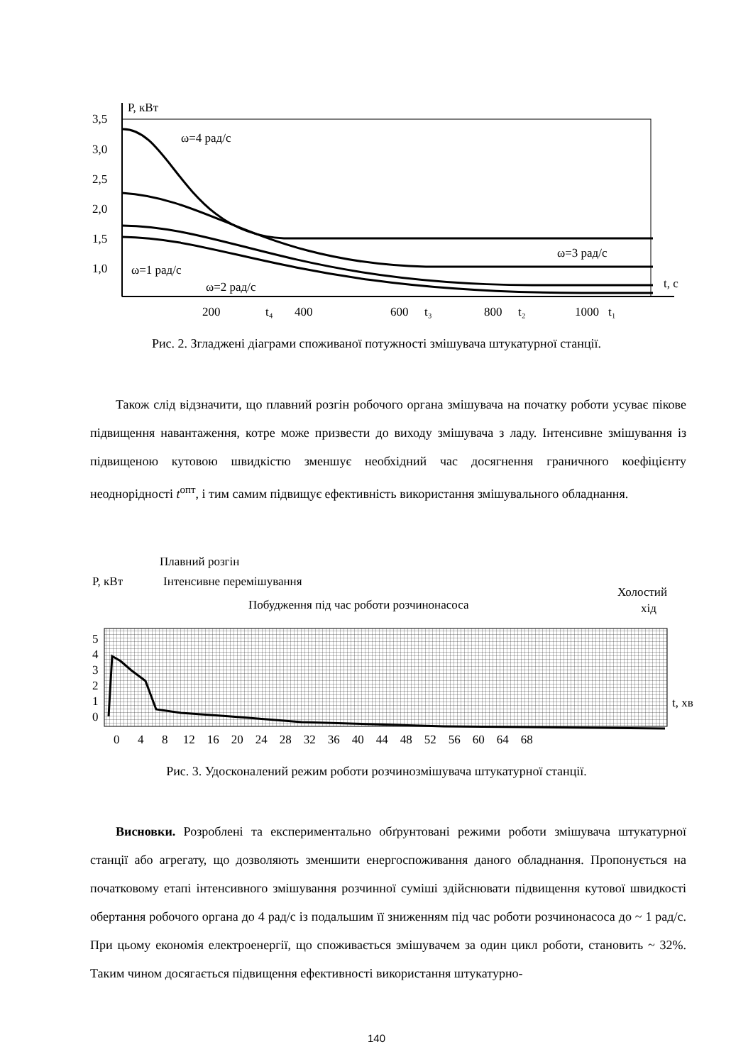P, кВт
3,5
3,0
2,5
2,0
1,5
1,0
ω=4 рад/с
ω=3 рад/с
ω=1 рад/с
ω=2 рад/с
t, с
200
t₄
400
600
t₃
800
t₂
1000
t₁
Рис. 2. Згладжені діаграми споживаної потужності змішувача штукатурної станції.
Також слід відзначити, що плавний розгін робочого органа змішувача на початку роботи усуває пікове підвищення навантаження, котре може призвести до виходу змішувача з ладу. Інтенсивне змішування із підвищеною кутовою швидкістю зменшує необхідний час досягнення граничного коефіцієнту неоднорідності t<sup>опт</sup>, і тим самим підвищує ефективність використання змішувального обладнання.
Плавний розгін
P, кВт
Інтенсивне перемішування
Побудження під час роботи розчинонасоса
Холостий
хід
5
4
3
2
1
0
t, хв
0 4 8 12 16 20 24 28 32 36 40 44 48 52 56 60 64 68
Рис. 3. Удосконалений режим роботи розчинозмішувача штукатурної станції.
Висновки. Розроблені та експериментально обґрунтовані режими роботи змішувача штукатурної станції або агрегату, що дозволяють зменшити енергоспоживання даного обладнання. Пропонується на початковому етапі інтенсивного змішування розчинної суміші здійснювати підвищення кутової швидкості обертання робочого органа до 4 рад/с із подальшим її зниженням під час роботи розчинонасоса до ~ 1 рад/с. При цьому економія електроенергії, що споживається змішувачем за один цикл роботи, становить ~ 32%. Таким чином досягається підвищення ефективності використання штукатурно-
140